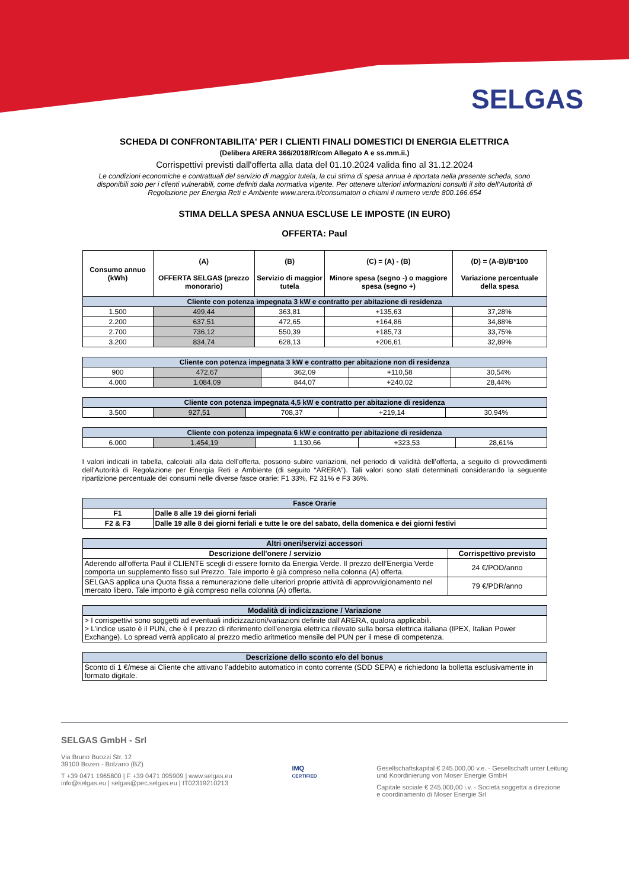SELGAS
SCHEDA DI CONFRONTABILITA' PER I CLIENTI FINALI DOMESTICI DI ENERGIA ELETTRICA
(Delibera ARERA 366/2018/R/com Allegato A e ss.mm.ii.)
Corrispettivi previsti dall'offerta alla data del 01.10.2024 valida fino al 31.12.2024
Le condizioni economiche e contrattuali del servizio di maggior tutela, la cui stima di spesa annua è riportata nella presente scheda, sono disponibili solo per i clienti vulnerabili, come definiti dalla normativa vigente. Per ottenere ulteriori informazioni consulti il sito dell’Autorità di Regolazione per Energia Reti e Ambiente www.arera.it/consumatori o chiami il numero verde 800.166.654
STIMA DELLA SPESA ANNUA ESCLUSE LE IMPOSTE (IN EURO)
OFFERTA: Paul
| Consumo annuo (kWh) | (A) OFFERTA SELGAS (prezzo monorario) | (B) Servizio di maggior tutela | (C) = (A) - (B) Minore spesa (segno -) o maggiore spesa (segno +) | (D) = (A-B)/B*100 Variazione percentuale della spesa |
| Cliente con potenza impegnata 3 kW e contratto per abitazione di residenza | | | | |
| 1.500 | 499,44 | 363,81 | +135,63 | 37,28% |
| 2.200 | 637,51 | 472,65 | +164,86 | 34,88% |
| 2.700 | 736,12 | 550,39 | +185,73 | 33,75% |
| 3.200 | 834,74 | 628,13 | +206,61 | 32,89% |
| Cliente con potenza impegnata 3 kW e contratto per abitazione non di residenza | | | | |
| 900 | 472,67 | 362,09 | +110,58 | 30,54% |
| 4.000 | 1.084,09 | 844,07 | +240,02 | 28,44% |
| Cliente con potenza impegnata 4,5 kW e contratto per abitazione di residenza | | | | |
| 3.500 | 927,51 | 708,37 | +219,14 | 30,94% |
| Cliente con potenza impegnata 6 kW e contratto per abitazione di residenza | | | | |
| 6.000 | 1.454,19 | 1.130,66 | +323,53 | 28,61% |
I valori indicati in tabella, calcolati alla data dell’offerta, possono subire variazioni, nel periodo di validità dell’offerta, a seguito di provvedimenti dell'Autorità di Regolazione per Energia Reti e Ambiente (di seguito “ARERA”). Tali valori sono stati determinati considerando la seguente ripartizione percentuale dei consumi nelle diverse fasce orarie: F1 33%, F2 31% e F3 36%.
| Fasce Orarie | |
| F1 | Dalle 8 alle 19 dei giorni feriali |
| F2 & F3 | Dalle 19 alle 8 dei giorni feriali e tutte le ore del sabato, della domenica e dei giorni festivi |
| Altri oneri/servizi accessori | |
| Descrizione dell'onere / servizio | Corrispettivo previsto |
| Aderendo all’offerta Paul il CLIENTE scegli di essere fornito da Energia Verde. Il prezzo dell’Energia Verde comporta un supplemento fisso sul Prezzo. Tale importo è già compreso nella colonna (A) offerta. | 24 €/POD/anno |
| SELGAS applica una Quota fissa a remunerazione delle ulteriori proprie attività di approvvigionamento nel mercato libero. Tale importo è già compreso nella colonna (A) offerta. | 79 €/PDR/anno |
| Modalità di indicizzazione / Variazione |
| > I corrispettivi sono soggetti ad eventuali indicizzazioni/variazioni definite dall'ARERA, qualora applicabili. > L’indice usato è il PUN, che è il prezzo di riferimento dell’energia elettrica rilevato sulla borsa elettrica italiana (IPEX, Italian Power Exchange). Lo spread verrà applicato al prezzo medio aritmetico mensile del PUN per il mese di competenza. |
| Descrizione dello sconto e/o del bonus |
| Sconto di 1 €/mese ai Cliente che attivano l’addebito automatico in conto corrente (SDD SEPA) e richiedono la bolletta esclusivamente in formato digitale. |
SELGAS GmbH - Srl
Via Bruno Buozzi Str. 12
39100 Bozen - Bolzano (BZ)
T +39 0471 1965800 | F +39 0471 095909 | www.selgas.eu
info@selgas.eu | selgas@pec.selgas.eu | IT02319210213
IMQ
CERTIFIED
Gesellschaftskapital € 245.000,00 v.e. - Gesellschaft unter Leitung
und Koordinierung von Moser Energie GmbH
Capitale sociale € 245.000,00 i.v. - Società soggetta a direzione
e coordinamento di Moser Energie Srl